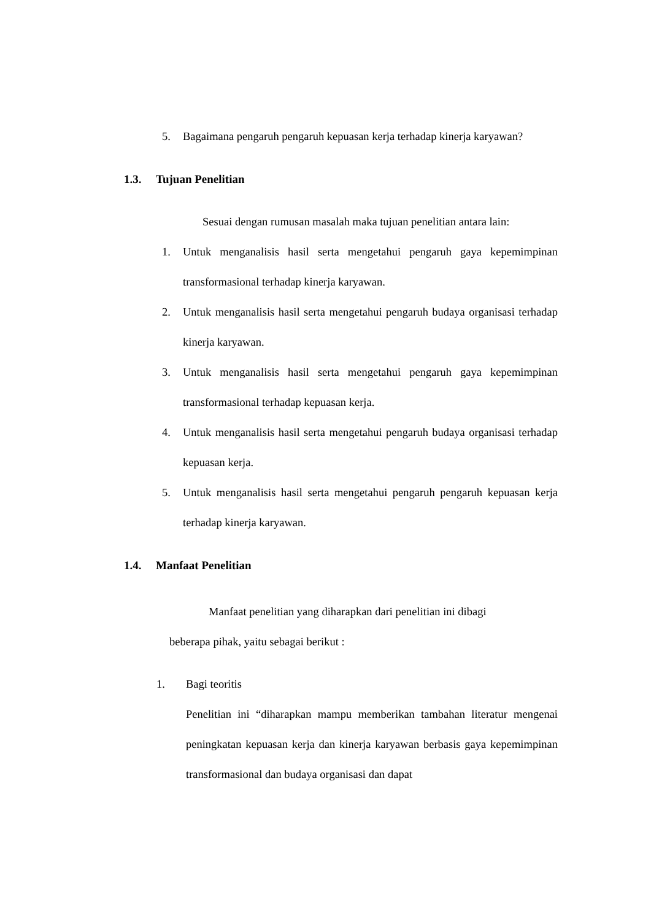5. Bagaimana pengaruh pengaruh kepuasan kerja terhadap kinerja karyawan?
1.3. Tujuan Penelitian
Sesuai dengan rumusan masalah maka tujuan penelitian antara lain:
1. Untuk menganalisis hasil serta mengetahui pengaruh gaya kepemimpinan transformasional terhadap kinerja karyawan.
2. Untuk menganalisis hasil serta mengetahui pengaruh budaya organisasi terhadap kinerja karyawan.
3. Untuk menganalisis hasil serta mengetahui pengaruh gaya kepemimpinan transformasional terhadap kepuasan kerja.
4. Untuk menganalisis hasil serta mengetahui pengaruh budaya organisasi terhadap kepuasan kerja.
5. Untuk menganalisis hasil serta mengetahui pengaruh pengaruh kepuasan kerja terhadap kinerja karyawan.
1.4. Manfaat Penelitian
Manfaat penelitian yang diharapkan dari penelitian ini dibagi
beberapa pihak, yaitu sebagai berikut :
1. Bagi teoritis
Penelitian ini “diharapkan mampu memberikan tambahan literatur mengenai peningkatan kepuasan kerja dan kinerja karyawan berbasis gaya kepemimpinan transformasional dan budaya organisasi dan dapat